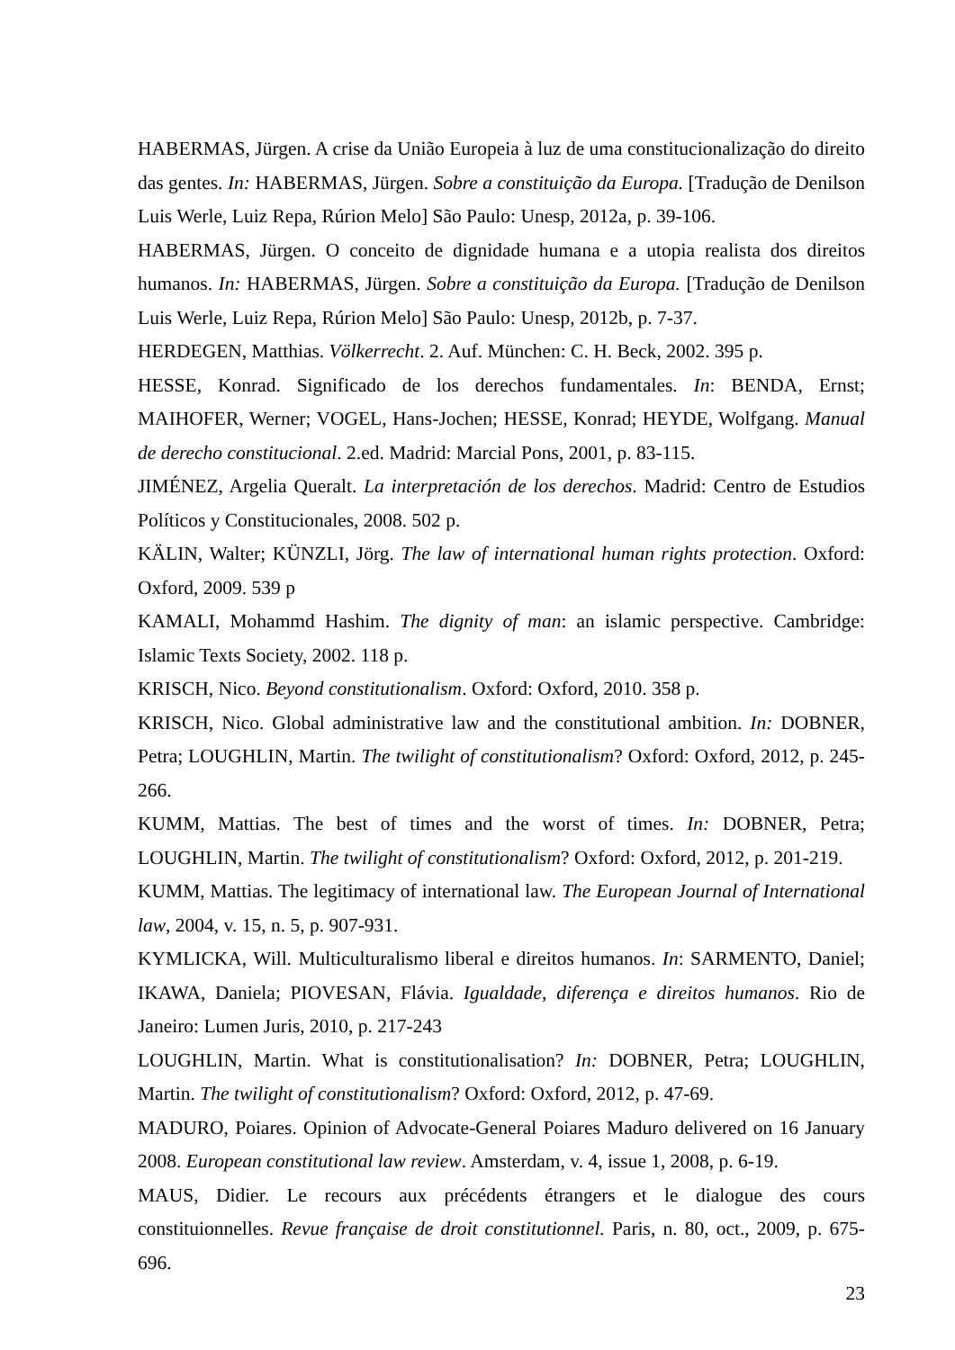HABERMAS, Jürgen. A crise da União Europeia à luz de uma constitucionalização do direito das gentes. In: HABERMAS, Jürgen. Sobre a constituição da Europa. [Tradução de Denilson Luis Werle, Luiz Repa, Rúrion Melo] São Paulo: Unesp, 2012a, p. 39-106.
HABERMAS, Jürgen. O conceito de dignidade humana e a utopia realista dos direitos humanos. In: HABERMAS, Jürgen. Sobre a constituição da Europa. [Tradução de Denilson Luis Werle, Luiz Repa, Rúrion Melo] São Paulo: Unesp, 2012b, p. 7-37.
HERDEGEN, Matthias. Völkerrecht. 2. Auf. München: C. H. Beck, 2002. 395 p.
HESSE, Konrad. Significado de los derechos fundamentales. In: BENDA, Ernst; MAIHOFER, Werner; VOGEL, Hans-Jochen; HESSE, Konrad; HEYDE, Wolfgang. Manual de derecho constitucional. 2.ed. Madrid: Marcial Pons, 2001, p. 83-115.
JIMÉNEZ, Argelia Queralt. La interpretación de los derechos. Madrid: Centro de Estudios Políticos y Constitucionales, 2008. 502 p.
KÄLIN, Walter; KÜNZLI, Jörg. The law of international human rights protection. Oxford: Oxford, 2009. 539 p
KAMALI, Mohammd Hashim. The dignity of man: an islamic perspective. Cambridge: Islamic Texts Society, 2002. 118 p.
KRISCH, Nico. Beyond constitutionalism. Oxford: Oxford, 2010. 358 p.
KRISCH, Nico. Global administrative law and the constitutional ambition. In: DOBNER, Petra; LOUGHLIN, Martin. The twilight of constitutionalism? Oxford: Oxford, 2012, p. 245-266.
KUMM, Mattias. The best of times and the worst of times. In: DOBNER, Petra; LOUGHLIN, Martin. The twilight of constitutionalism? Oxford: Oxford, 2012, p. 201-219.
KUMM, Mattias. The legitimacy of international law. The European Journal of International law, 2004, v. 15, n. 5, p. 907-931.
KYMLICKA, Will. Multiculturalismo liberal e direitos humanos. In: SARMENTO, Daniel; IKAWA, Daniela; PIOVESAN, Flávia. Igualdade, diferença e direitos humanos. Rio de Janeiro: Lumen Juris, 2010, p. 217-243
LOUGHLIN, Martin. What is constitutionalisation? In: DOBNER, Petra; LOUGHLIN, Martin. The twilight of constitutionalism? Oxford: Oxford, 2012, p. 47-69.
MADURO, Poiares. Opinion of Advocate-General Poiares Maduro delivered on 16 January 2008. European constitutional law review. Amsterdam, v. 4, issue 1, 2008, p. 6-19.
MAUS, Didier. Le recours aux précédents étrangers et le dialogue des cours constituionnelles. Revue française de droit constitutionnel. Paris, n. 80, oct., 2009, p. 675-696.
23